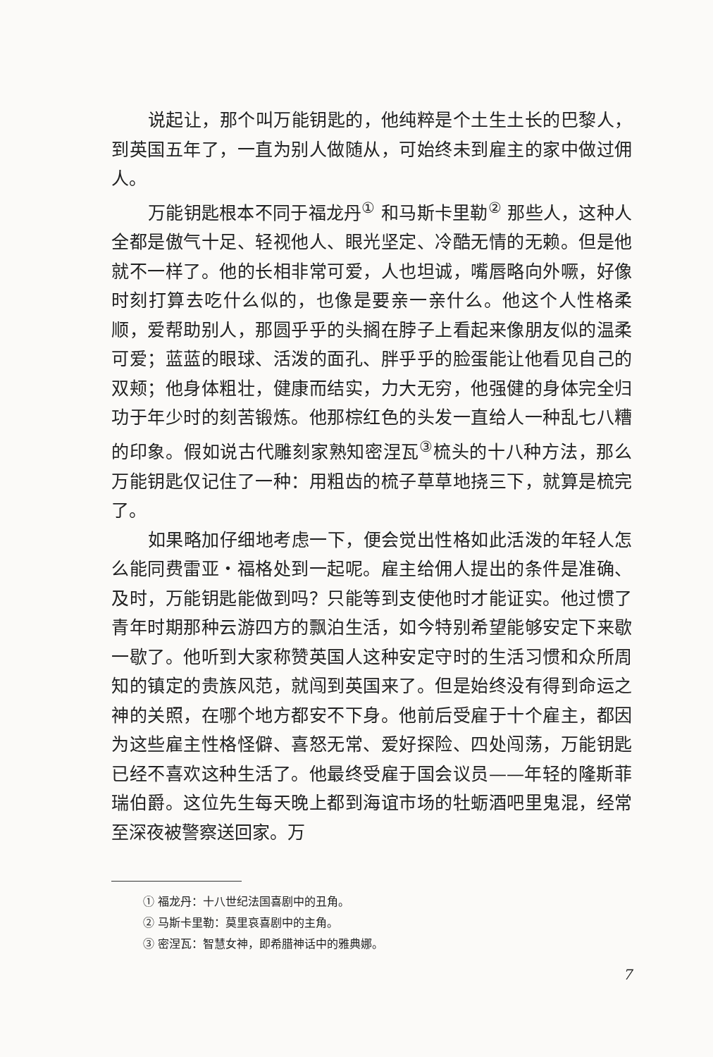说起让，那个叫万能钥匙的，他纯粹是个土生土长的巴黎人，到英国五年了，一直为别人做随从，可始终未到雇主的家中做过佣人。
万能钥匙根本不同于福龙丹<sup>①</sup> 和马斯卡里勒<sup>②</sup> 那些人，这种人全都是傲气十足、轻视他人、眼光坚定、冷酷无情的无赖。但是他就不一样了。他的长相非常可爱，人也坦诚，嘴唇略向外噘，好像时刻打算去吃什么似的，也像是要亲一亲什么。他这个人性格柔顺，爱帮助别人，那圆乎乎的头搁在脖子上看起来像朋友似的温柔可爱；蓝蓝的眼球、活泼的面孔、胖乎乎的脸蛋能让他看见自己的双颊；他身体粗壮，健康而结实，力大无穷，他强健的身体完全归功于年少时的刻苦锻炼。他那棕红色的头发一直给人一种乱七八糟的印象。假如说古代雕刻家熟知密涅瓦<sup>③</sup>梳头的十八种方法，那么万能钥匙仅记住了一种：用粗齿的梳子草草地挠三下，就算是梳完了。
如果略加仔细地考虑一下，便会觉出性格如此活泼的年轻人怎么能同费雷亚・福格处到一起呢。雇主给佣人提出的条件是准确、及时，万能钥匙能做到吗？只能等到支使他时才能证实。他过惯了青年时期那种云游四方的飘泊生活，如今特别希望能够安定下来歇一歇了。他听到大家称赞英国人这种安定守时的生活习惯和众所周知的镇定的贵族风范，就闯到英国来了。但是始终没有得到命运之神的关照，在哪个地方都安不下身。他前后受雇于十个雇主，都因为这些雇主性格怪僻、喜怒无常、爱好探险、四处闯荡，万能钥匙已经不喜欢这种生活了。他最终受雇于国会议员——年轻的隆斯菲瑞伯爵。这位先生每天晚上都到海谊市场的牡蛎酒吧里鬼混，经常至深夜被警察送回家。万
① 福龙丹：十八世纪法国喜剧中的丑角。
② 马斯卡里勒：莫里哀喜剧中的主角。
③ 密涅瓦：智慧女神，即希腊神话中的雅典娜。
7